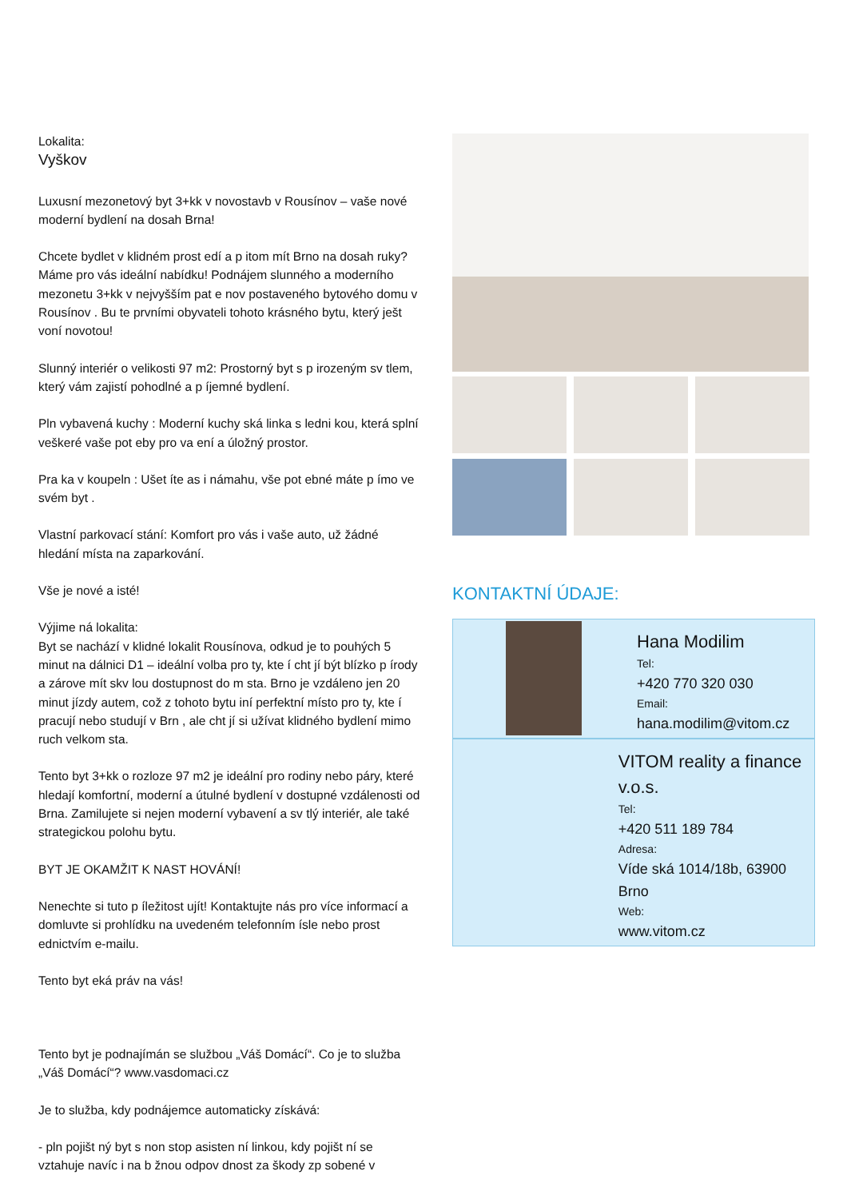Lokalita:
Vyškov
Luxusní mezonetový byt 3+kk v novostavb v Rousínov – vaše nové moderní bydlení na dosah Brna!
Chcete bydlet v klidném prost edí a p itom mít Brno na dosah ruky? Máme pro vás ideální nabídku! Podnájem slunného a moderního mezonetu 3+kk v nejvyšším pat e nov postaveného bytového domu v Rousínov . Bu te prvními obyvateli tohoto krásného bytu, který ješt voní novotou!
Slunný interiér o velikosti 97 m2: Prostorný byt s p irozeným sv tlem, který vám zajistí pohodlné a p íjemné bydlení.
Pln vybavená kuchy : Moderní kuchy ská linka s ledni kou, která splní veškeré vaše pot eby pro va ení a úložný prostor.
Pra ka v koupeln : Ušet íte as i námahu, vše pot ebné máte p ímo ve svém byt .
Vlastní parkovací stání: Komfort pro vás i vaše auto, už žádné hledání místa na zaparkování.
Vše je nové a isté!
Výjime ná lokalita:
Byt se nachází v klidné lokalit Rousínova, odkud je to pouhých 5 minut na dálnici D1 – ideální volba pro ty, kte í cht jí být blízko p írody a zárove mít skv lou dostupnost do m sta. Brno je vzdáleno jen 20 minut jízdy autem, což z tohoto bytu iní perfektní místo pro ty, kte í pracují nebo studují v Brn , ale cht jí si užívat klidného bydlení mimo ruch velkom sta.
Tento byt 3+kk o rozloze 97 m2 je ideální pro rodiny nebo páry, které hledají komfortní, moderní a útulné bydlení v dostupné vzdálenosti od Brna. Zamilujete si nejen moderní vybavení a sv tlý interiér, ale také strategickou polohu bytu.
BYT JE OKAMŽIT K NAST HOVÁNÍ!
Nenechte si tuto p íležitost ujít! Kontaktujte nás pro více informací a domluvte si prohlídku na uvedeném telefonním ísle nebo prost ednictvím e-mailu.
Tento byt eká práv na vás!
Tento byt je podnajímán se službou „Váš Domácí“. Co je to služba „Váš Domácí“? www.vasdomaci.cz
Je to služba, kdy podnájemce automaticky získává:
- pln pojišt ný byt s non stop asisten ní linkou, kdy pojišt ní se vztahuje navíc i na b žnou odpov dnost za škody zp sobené v
KONTAKTNÍ ÚDAJE:
Hana Modilim
Tel:
+420 770 320 030
Email:
hana.modilim@vitom.cz
VITOM reality a finance v.o.s.
Tel:
+420 511 189 784
Adresa:
Víde ská 1014/18b, 63900 Brno
Web:
www.vitom.cz